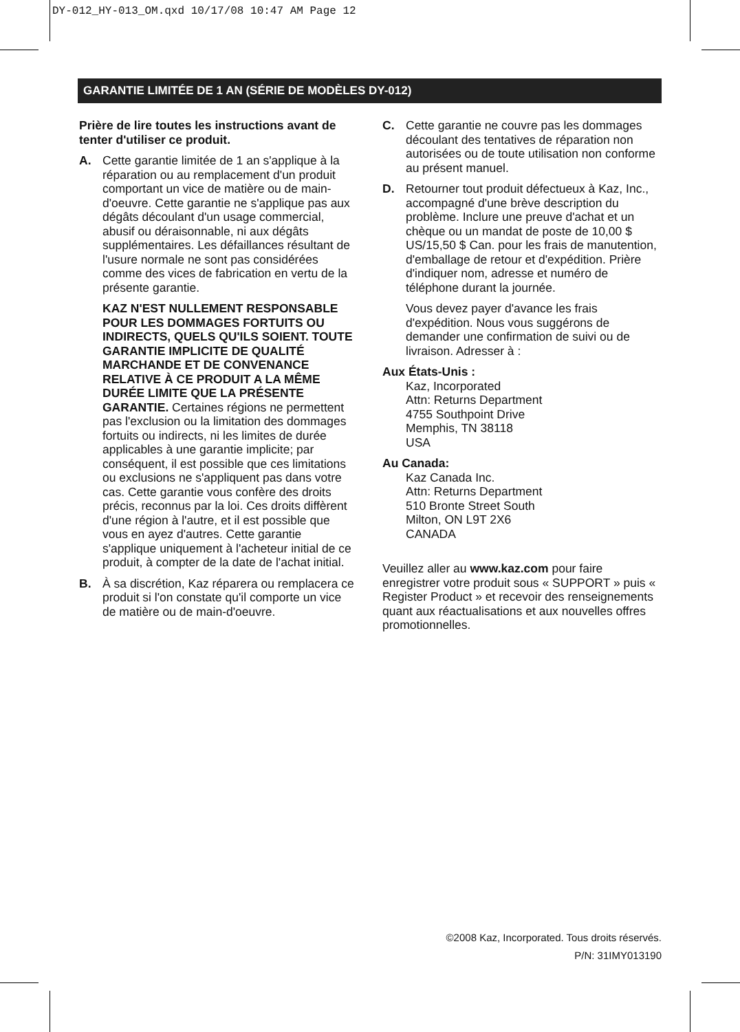DY-012_HY-013_OM.qxd 10/17/08 10:47 AM Page 12
GARANTIE LIMITÉE DE 1 AN (SÉRIE DE MODÈLES DY-012)
Prière de lire toutes les instructions avant de tenter d'utiliser ce produit.
A. Cette garantie limitée de 1 an s'applique à la réparation ou au remplacement d'un produit comportant un vice de matière ou de main-d'oeuvre. Cette garantie ne s'applique pas aux dégâts découlant d'un usage commercial, abusif ou déraisonnable, ni aux dégâts supplémentaires. Les défaillances résultant de l'usure normale ne sont pas considérées comme des vices de fabrication en vertu de la présente garantie.
KAZ N'EST NULLEMENT RESPONSABLE POUR LES DOMMAGES FORTUITS OU INDIRECTS, QUELS QU'ILS SOIENT. TOUTE GARANTIE IMPLICITE DE QUALITÉ MARCHANDE ET DE CONVENANCE RELATIVE À CE PRODUIT A LA MÊME DURÉE LIMITE QUE LA PRÉSENTE GARANTIE. Certaines régions ne permettent pas l'exclusion ou la limitation des dommages fortuits ou indirects, ni les limites de durée applicables à une garantie implicite; par conséquent, il est possible que ces limitations ou exclusions ne s'appliquent pas dans votre cas. Cette garantie vous confère des droits précis, reconnus par la loi. Ces droits diffèrent d'une région à l'autre, et il est possible que vous en ayez d'autres. Cette garantie s'applique uniquement à l'acheteur initial de ce produit, à compter de la date de l'achat initial.
B. À sa discrétion, Kaz réparera ou remplacera ce produit si l'on constate qu'il comporte un vice de matière ou de main-d'oeuvre.
C. Cette garantie ne couvre pas les dommages découlant des tentatives de réparation non autorisées ou de toute utilisation non conforme au présent manuel.
D. Retourner tout produit défectueux à Kaz, Inc., accompagné d'une brève description du problème. Inclure une preuve d'achat et un chèque ou un mandat de poste de 10,00 $ US/15,50 $ Can. pour les frais de manutention, d'emballage de retour et d'expédition. Prière d'indiquer nom, adresse et numéro de téléphone durant la journée.
Vous devez payer d'avance les frais d'expédition. Nous vous suggérons de demander une confirmation de suivi ou de livraison. Adresser à :
Aux États-Unis :
Kaz, Incorporated
Attn: Returns Department
4755 Southpoint Drive
Memphis, TN 38118
USA
Au Canada:
Kaz Canada Inc.
Attn: Returns Department
510 Bronte Street South
Milton, ON L9T 2X6
CANADA
Veuillez aller au www.kaz.com pour faire enregistrer votre produit sous « SUPPORT » puis « Register Product » et recevoir des renseignements quant aux réactualisations et aux nouvelles offres promotionnelles.
©2008 Kaz, Incorporated. Tous droits réservés.
P/N: 31IMY013190